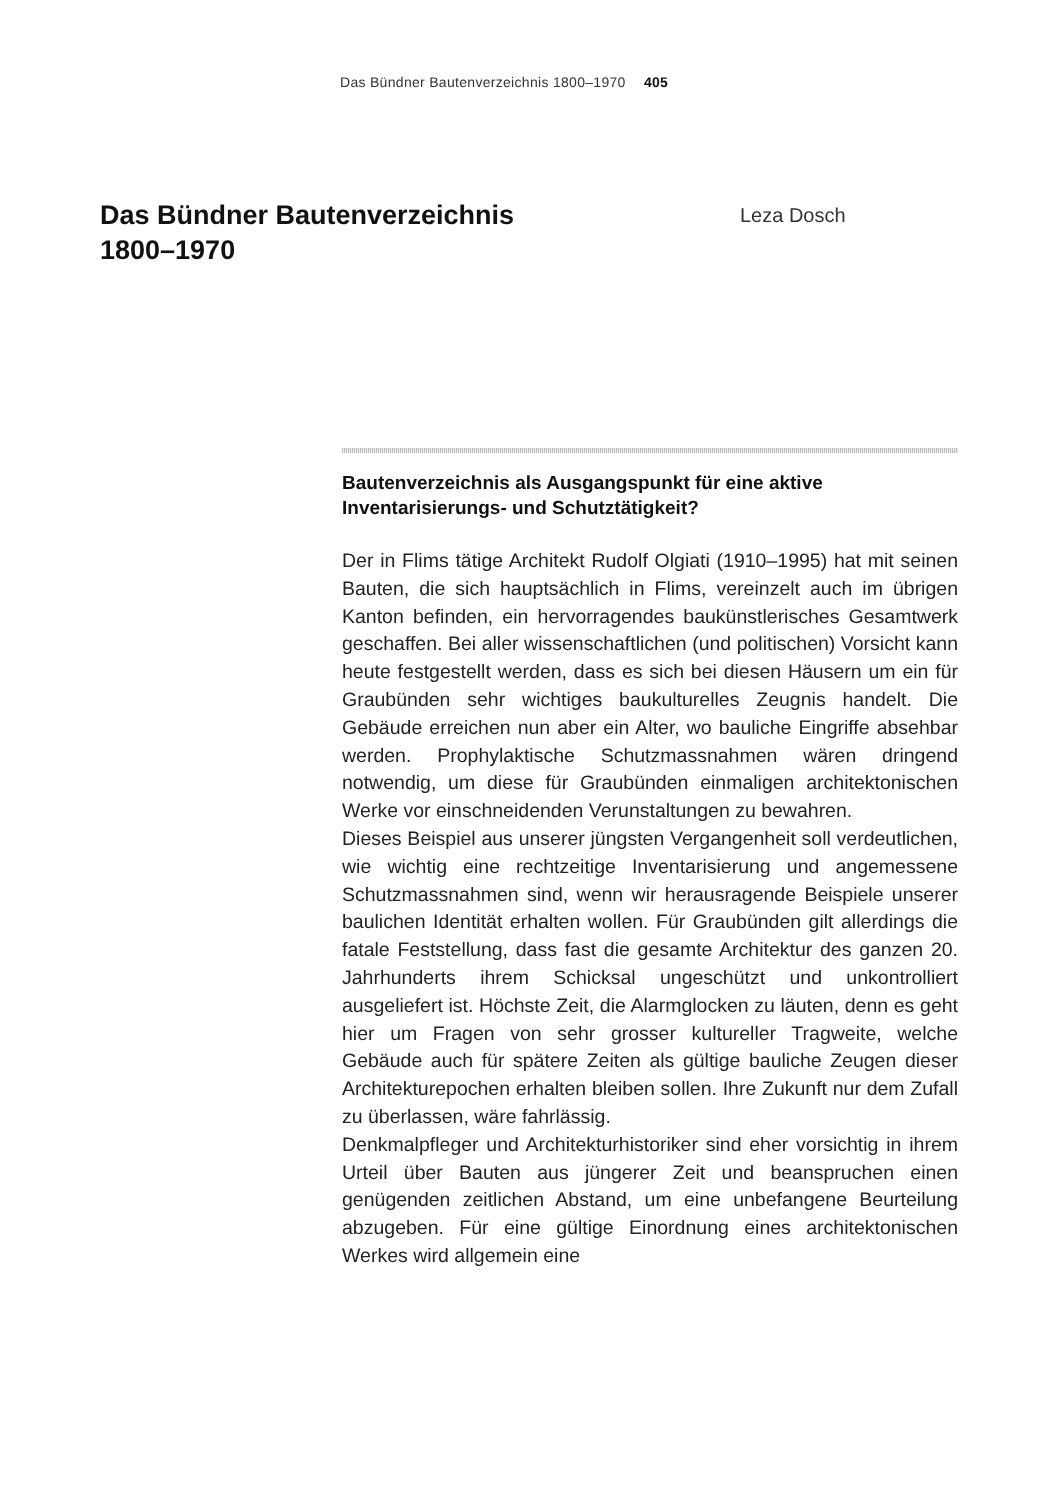Das Bündner Bautenverzeichnis 1800–1970 405
Das Bündner Bautenverzeichnis
1800–1970
Leza Dosch
Bautenverzeichnis als Ausgangspunkt für eine aktive Inventarisierungs- und Schutztätigkeit?
Der in Flims tätige Architekt Rudolf Olgiati (1910–1995) hat mit seinen Bauten, die sich hauptsächlich in Flims, vereinzelt auch im übrigen Kanton befinden, ein hervorragendes baukünstlerisches Gesamtwerk geschaffen. Bei aller wissenschaftlichen (und politischen) Vorsicht kann heute festgestellt werden, dass es sich bei diesen Häusern um ein für Graubünden sehr wichtiges baukulturelles Zeugnis handelt. Die Gebäude erreichen nun aber ein Alter, wo bauliche Eingriffe absehbar werden. Prophylaktische Schutzmassnahmen wären dringend notwendig, um diese für Graubünden einmaligen architektonischen Werke vor einschneidenden Verunstaltungen zu bewahren.
Dieses Beispiel aus unserer jüngsten Vergangenheit soll verdeutlichen, wie wichtig eine rechtzeitige Inventarisierung und angemessene Schutzmassnahmen sind, wenn wir herausragende Beispiele unserer baulichen Identität erhalten wollen. Für Graubünden gilt allerdings die fatale Feststellung, dass fast die gesamte Architektur des ganzen 20. Jahrhunderts ihrem Schicksal ungeschützt und unkontrolliert ausgeliefert ist. Höchste Zeit, die Alarmglocken zu läuten, denn es geht hier um Fragen von sehr grosser kultureller Tragweite, welche Gebäude auch für spätere Zeiten als gültige bauliche Zeugen dieser Architekturepochen erhalten bleiben sollen. Ihre Zukunft nur dem Zufall zu überlassen, wäre fahrlässig.
Denkmalpfleger und Architekturhistoriker sind eher vorsichtig in ihrem Urteil über Bauten aus jüngerer Zeit und beanspruchen einen genügenden zeitlichen Abstand, um eine unbefangene Beurteilung abzugeben. Für eine gültige Einordnung eines architektonischen Werkes wird allgemein eine